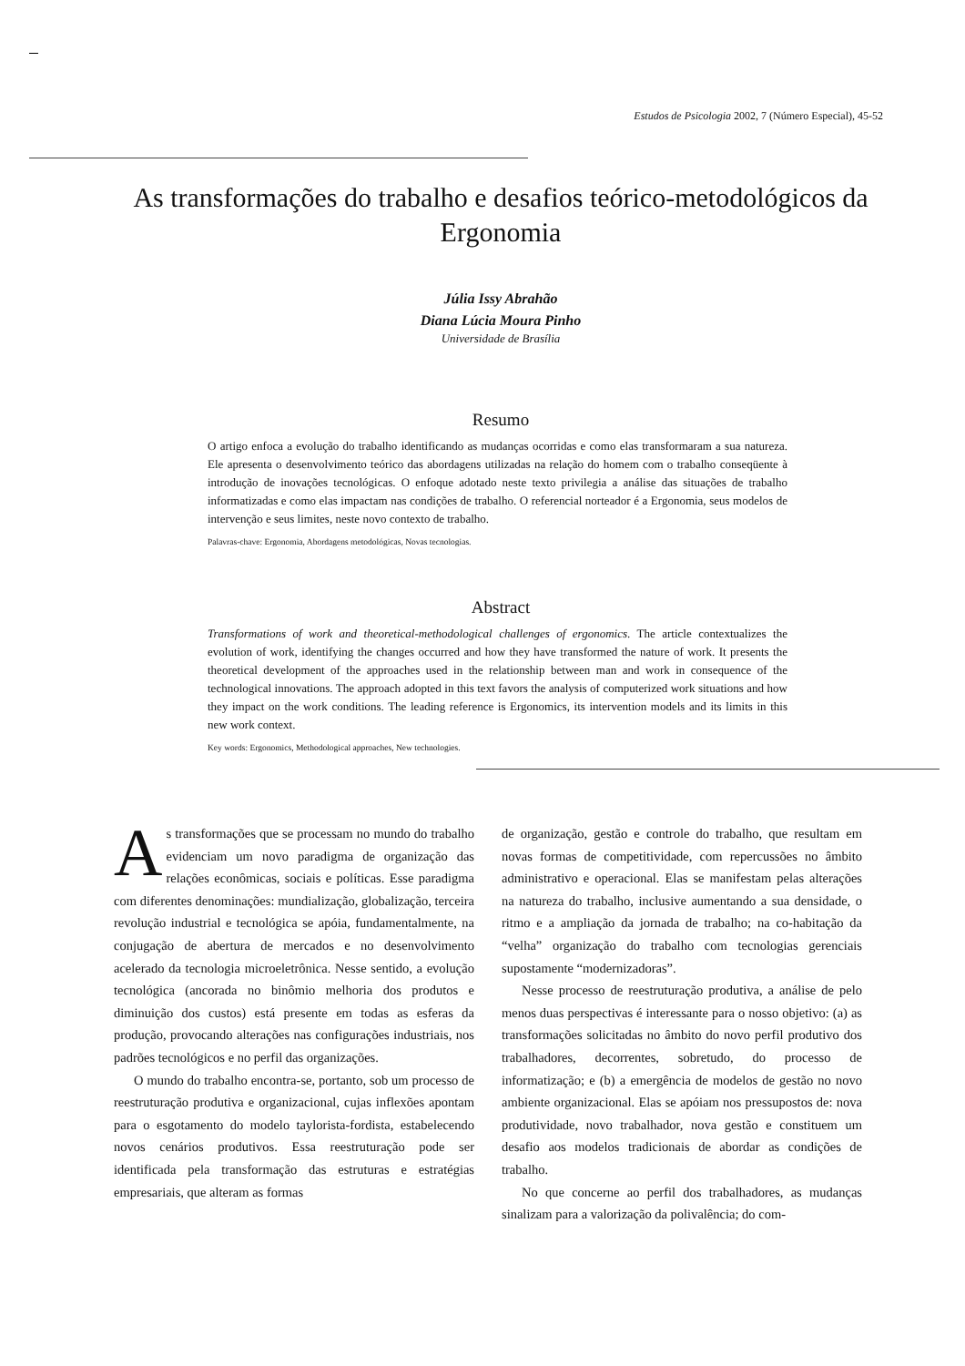Estudos de Psicologia 2002, 7 (Número Especial), 45-52
As transformações do trabalho e desafios teórico-metodológicos da Ergonomia
Júlia Issy Abrahão
Diana Lúcia Moura Pinho
Universidade de Brasília
Resumo
O artigo enfoca a evolução do trabalho identificando as mudanças ocorridas e como elas transformaram a sua natureza. Ele apresenta o desenvolvimento teórico das abordagens utilizadas na relação do homem com o trabalho conseqüente à introdução de inovações tecnológicas. O enfoque adotado neste texto privilegia a análise das situações de trabalho informatizadas e como elas impactam nas condições de trabalho. O referencial norteador é a Ergonomia, seus modelos de intervenção e seus limites, neste novo contexto de trabalho.
Palavras-chave: Ergonomia, Abordagens metodológicas, Novas tecnologias.
Abstract
Transformations of work and theoretical-methodological challenges of ergonomics. The article contextualizes the evolution of work, identifying the changes occurred and how they have transformed the nature of work. It presents the theoretical development of the approaches used in the relationship between man and work in consequence of the technological innovations. The approach adopted in this text favors the analysis of computerized work situations and how they impact on the work conditions. The leading reference is Ergonomics, its intervention models and its limits in this new work context.
Key words: Ergonomics, Methodological approaches, New technologies.
As transformações que se processam no mundo do trabalho evidenciam um novo paradigma de organização das relações econômicas, sociais e políticas. Esse paradigma com diferentes denominações: mundialização, globalização, terceira revolução industrial e tecnológica se apóia, fundamentalmente, na conjugação de abertura de mercados e no desenvolvimento acelerado da tecnologia microeletrônica. Nesse sentido, a evolução tecnológica (ancorada no binômio melhoria dos produtos e diminuição dos custos) está presente em todas as esferas da produção, provocando alterações nas configurações industriais, nos padrões tecnológicos e no perfil das organizações.
O mundo do trabalho encontra-se, portanto, sob um processo de reestruturação produtiva e organizacional, cujas inflexões apontam para o esgotamento do modelo taylorista-fordista, estabelecendo novos cenários produtivos. Essa reestruturação pode ser identificada pela transformação das estruturas e estratégias empresariais, que alteram as formas
de organização, gestão e controle do trabalho, que resultam em novas formas de competitividade, com repercussões no âmbito administrativo e operacional. Elas se manifestam pelas alterações na natureza do trabalho, inclusive aumentando a sua densidade, o ritmo e a ampliação da jornada de trabalho; na co-habitação da “velha” organização do trabalho com tecnologias gerenciais supostamente “modernizadoras”.
Nesse processo de reestruturação produtiva, a análise de pelo menos duas perspectivas é interessante para o nosso objetivo: (a) as transformações solicitadas no âmbito do novo perfil produtivo dos trabalhadores, decorrentes, sobretudo, do processo de informatização; e (b) a emergência de modelos de gestão no novo ambiente organizacional. Elas se apóiam nos pressupostos de: nova produtividade, novo trabalhador, nova gestão e constituem um desafio aos modelos tradicionais de abordar as condições de trabalho.
No que concerne ao perfil dos trabalhadores, as mudanças sinalizam para a valorização da polivalência; do com-